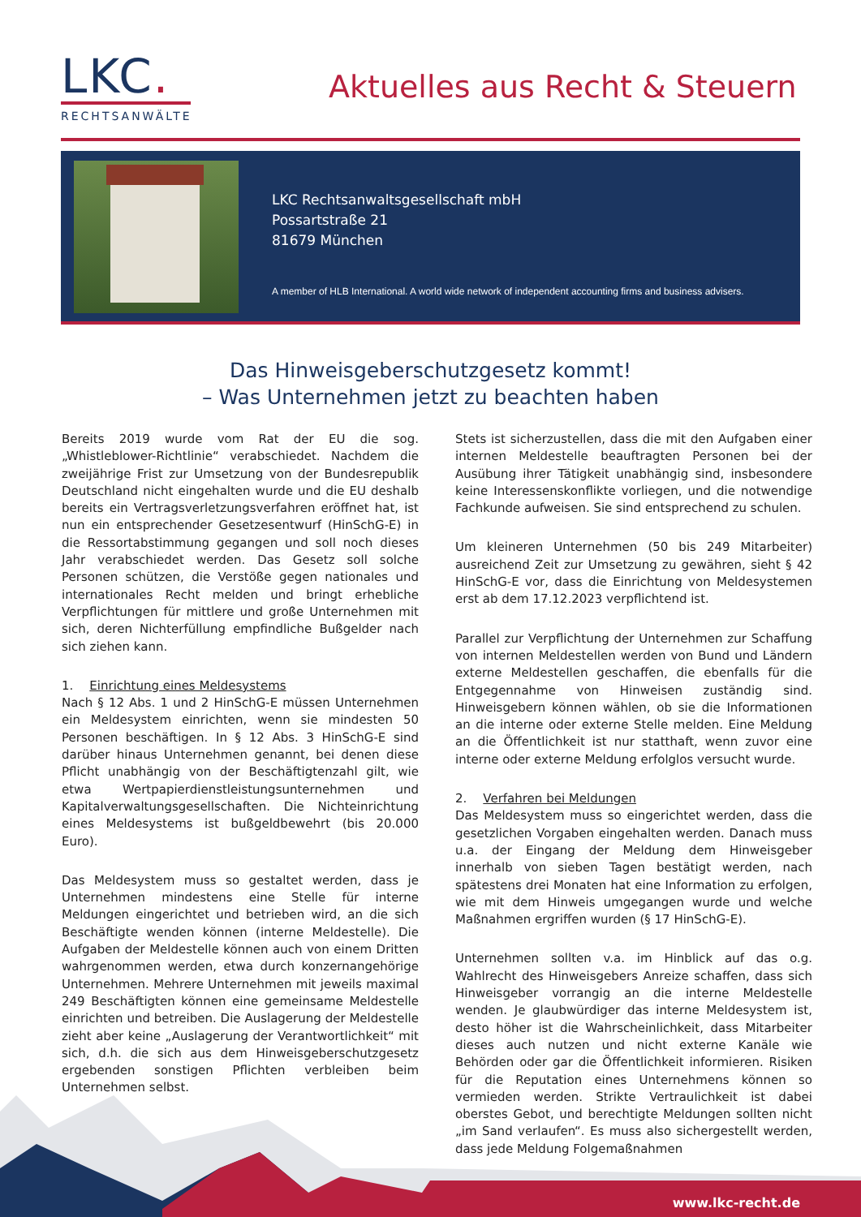LKC.
RECHTSANWÄLTE
Aktuelles aus Recht & Steuern
LKC Rechtsanwaltsgesellschaft mbH
Possartstraße 21
81679 München
A member of HLB International. A world wide network of independent accounting firms and business advisers.
Das Hinweisgeberschutzgesetz kommt!
– Was Unternehmen jetzt zu beachten haben
Bereits 2019 wurde vom Rat der EU die sog. „Whistleblower-Richtlinie“ verabschiedet. Nachdem die zweijährige Frist zur Umsetzung von der Bundesrepublik Deutschland nicht eingehalten wurde und die EU deshalb bereits ein Vertragsverletzungsverfahren eröffnet hat, ist nun ein entsprechender Gesetzesentwurf (HinSchG-E) in die Ressortabstimmung gegangen und soll noch dieses Jahr verabschiedet werden. Das Gesetz soll solche Personen schützen, die Verstöße gegen nationales und internationales Recht melden und bringt erhebliche Verpflichtungen für mittlere und große Unternehmen mit sich, deren Nichterfüllung empfindliche Bußgelder nach sich ziehen kann.
1. Einrichtung eines Meldesystems
Nach § 12 Abs. 1 und 2 HinSchG-E müssen Unternehmen ein Meldesystem einrichten, wenn sie mindesten 50 Personen beschäftigen. In § 12 Abs. 3 HinSchG-E sind darüber hinaus Unternehmen genannt, bei denen diese Pflicht unabhängig von der Beschäftigtenzahl gilt, wie etwa Wertpapierdienstleistungsunternehmen und Kapitalverwaltungsgesellschaften. Die Nichteinrichtung eines Meldesystems ist bußgeldbewehrt (bis 20.000 Euro).
Das Meldesystem muss so gestaltet werden, dass je Unternehmen mindestens eine Stelle für interne Meldungen eingerichtet und betrieben wird, an die sich Beschäftigte wenden können (interne Meldestelle). Die Aufgaben der Meldestelle können auch von einem Dritten wahrgenommen werden, etwa durch konzernangehörige Unternehmen. Mehrere Unternehmen mit jeweils maximal 249 Beschäftigten können eine gemeinsame Meldestelle einrichten und betreiben. Die Auslagerung der Meldestelle zieht aber keine „Auslagerung der Verantwortlichkeit“ mit sich, d.h. die sich aus dem Hinweisgeberschutzgesetz ergebenden sonstigen Pflichten verbleiben beim Unternehmen selbst.
Stets ist sicherzustellen, dass die mit den Aufgaben einer internen Meldestelle beauftragten Personen bei der Ausübung ihrer Tätigkeit unabhängig sind, insbesondere keine Interessenskonflikte vorliegen, und die notwendige Fachkunde aufweisen. Sie sind entsprechend zu schulen.
Um kleineren Unternehmen (50 bis 249 Mitarbeiter) ausreichend Zeit zur Umsetzung zu gewähren, sieht § 42 HinSchG-E vor, dass die Einrichtung von Meldesystemen erst ab dem 17.12.2023 verpflichtend ist.
Parallel zur Verpflichtung der Unternehmen zur Schaffung von internen Meldestellen werden von Bund und Ländern externe Meldestellen geschaffen, die ebenfalls für die Entgegennahme von Hinweisen zuständig sind. Hinweisgebern können wählen, ob sie die Informationen an die interne oder externe Stelle melden. Eine Meldung an die Öffentlichkeit ist nur statthaft, wenn zuvor eine interne oder externe Meldung erfolglos versucht wurde.
2. Verfahren bei Meldungen
Das Meldesystem muss so eingerichtet werden, dass die gesetzlichen Vorgaben eingehalten werden. Danach muss u.a. der Eingang der Meldung dem Hinweisgeber innerhalb von sieben Tagen bestätigt werden, nach spätestens drei Monaten hat eine Information zu erfolgen, wie mit dem Hinweis umgegangen wurde und welche Maßnahmen ergriffen wurden (§ 17 HinSchG-E).
Unternehmen sollten v.a. im Hinblick auf das o.g. Wahlrecht des Hinweisgebers Anreize schaffen, dass sich Hinweisgeber vorrangig an die interne Meldestelle wenden. Je glaubwürdiger das interne Meldesystem ist, desto höher ist die Wahrscheinlichkeit, dass Mitarbeiter dieses auch nutzen und nicht externe Kanäle wie Behörden oder gar die Öffentlichkeit informieren. Risiken für die Reputation eines Unternehmens können so vermieden werden. Strikte Vertraulichkeit ist dabei oberstes Gebot, und berechtigte Meldungen sollten nicht „im Sand verlaufen“. Es muss also sichergestellt werden, dass jede Meldung Folgemaßnahmen
www.lkc-recht.de